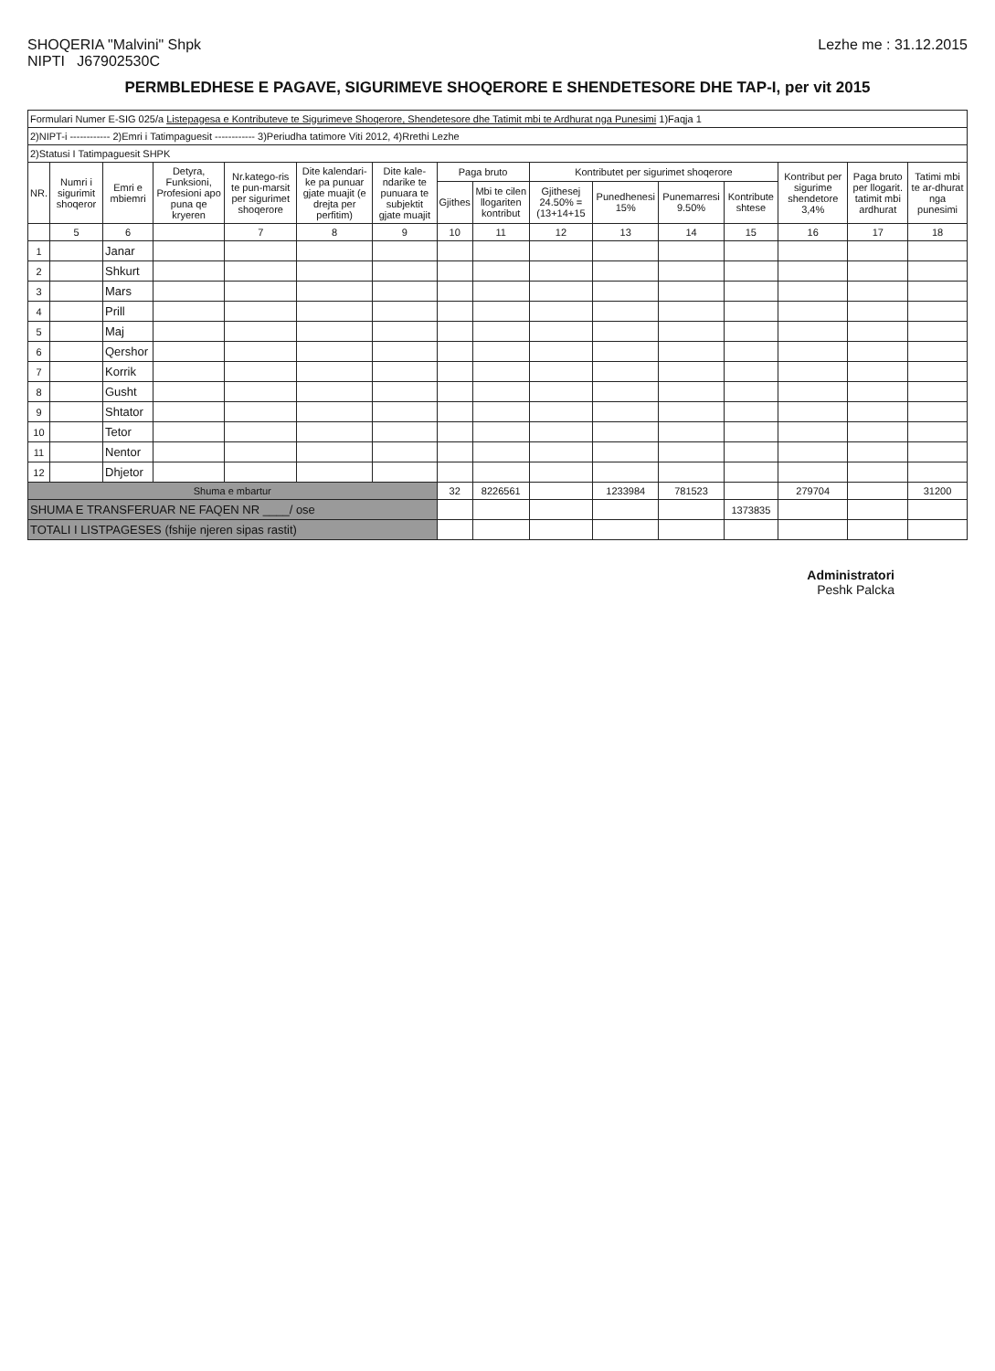SHOQERIA "Malvini" Shpk
NIPTI J67902530C
Lezhe me : 31.12.2015
PERMBLEDHESE E PAGAVE, SIGURIMEVE SHOQERORE E SHENDETESORE DHE TAP-I, per vit 2015
| Formulari Numer E-SIG 025/a Listepagesa e Kontributeve te Sigurimeve Shoqerore, Shendetesore dhe Tatimit mbi te Ardhurat nga Punesimi 1)Faqja 1 | | | | | | | | | | | | | | | |
| 2)NIPT-i ------------ 2)Emri i Tatimpaguesit ------------ 3)Periudha tatimore Viti 2012, 4)Rrethi Lezhe | | | | | | | | | | | | | | | |
| 2)Statusi I Tatimpaguesit SHPK | | | | | | | | | | | | | | | |
| NR. | Numri i sigurimit shoqeror | Emri e mbiemri | Detyra, Funksioni, Profesioni apo puna qe kryeren | Nr.katego-ris te pun-marsit per sigurimet shoqerore | Dite kalendari-ke pa punuar gjate muajit (e drejta per perfitim) | Dite kale-ndarike te punuara te subjektit gjate muajit | Paga bruto | | Kontributet per sigurimet shoqerore | | | | Kontribut per sigurime shendetore 3,4% | Paga bruto per llogarit. tatimit mbi ardhurat | Tatimi mbi te ar-dhurat nga punesimi |
| | | | | | | | Gjithes | Mbi te cilen llogariten kontribut | Gjithesej 24.50% = (13+14+15 | Punedhenesi 15% | Punemarresi 9.50% | Kontribute shtese | | | |
| | 5 | 6 | | 7 | 8 | 9 | 10 | 11 | 12 | 13 | 14 | 15 | 16 | 17 | 18 |
| 1 | | Janar | | | | | | | | | | | | | |
| 2 | | Shkurt | | | | | | | | | | | | | |
| 3 | | Mars | | | | | | | | | | | | | |
| 4 | | Prill | | | | | | | | | | | | | |
| 5 | | Maj | | | | | | | | | | | | | |
| 6 | | Qershor | | | | | | | | | | | | | |
| 7 | | Korrik | | | | | | | | | | | | | |
| 8 | | Gusht | | | | | | | | | | | | | |
| 9 | | Shtator | | | | | | | | | | | | | |
| 10 | | Tetor | | | | | | | | | | | | | |
| 11 | | Nentor | | | | | | | | | | | | | |
| 12 | | Dhjetor | | | | | | | | | | | | | |
| Shuma e mbartur | | | | | | | 32 | 8226561 | | 1233984 | 781523 | | 279704 | | 31200 |
| SHUMA E TRANSFERUAR NE FAQEN NR ____/ ose | | | | | | | | | | | | 1373835 | | | |
| TOTALI I LISTPAGESES (fshije njeren sipas rastit) | | | | | | | | | | | | | | | |
Administratori
Peshk Palcka